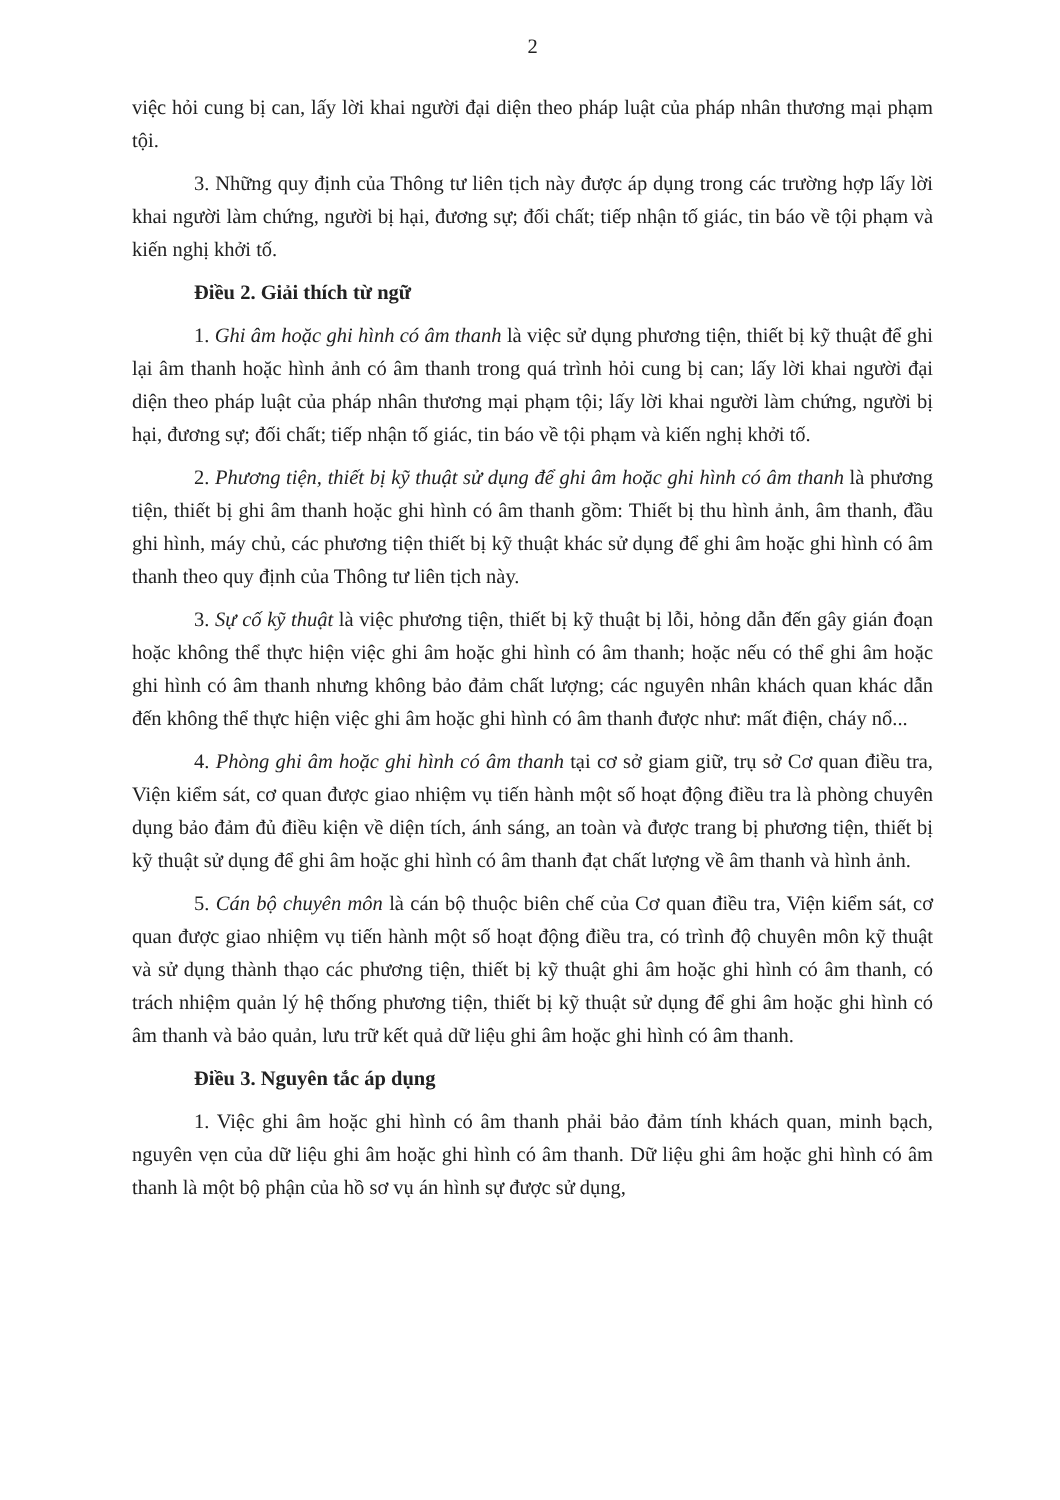2
việc hỏi cung bị can, lấy lời khai người đại diện theo pháp luật của pháp nhân thương mại phạm tội.
3. Những quy định của Thông tư liên tịch này được áp dụng trong các trường hợp lấy lời khai người làm chứng, người bị hại, đương sự; đối chất; tiếp nhận tố giác, tin báo về tội phạm và kiến nghị khởi tố.
Điều 2. Giải thích từ ngữ
1. Ghi âm hoặc ghi hình có âm thanh là việc sử dụng phương tiện, thiết bị kỹ thuật để ghi lại âm thanh hoặc hình ảnh có âm thanh trong quá trình hỏi cung bị can; lấy lời khai người đại diện theo pháp luật của pháp nhân thương mại phạm tội; lấy lời khai người làm chứng, người bị hại, đương sự; đối chất; tiếp nhận tố giác, tin báo về tội phạm và kiến nghị khởi tố.
2. Phương tiện, thiết bị kỹ thuật sử dụng để ghi âm hoặc ghi hình có âm thanh là phương tiện, thiết bị ghi âm thanh hoặc ghi hình có âm thanh gồm: Thiết bị thu hình ảnh, âm thanh, đầu ghi hình, máy chủ, các phương tiện thiết bị kỹ thuật khác sử dụng để ghi âm hoặc ghi hình có âm thanh theo quy định của Thông tư liên tịch này.
3. Sự cố kỹ thuật là việc phương tiện, thiết bị kỹ thuật bị lỗi, hỏng dẫn đến gây gián đoạn hoặc không thể thực hiện việc ghi âm hoặc ghi hình có âm thanh; hoặc nếu có thể ghi âm hoặc ghi hình có âm thanh nhưng không bảo đảm chất lượng; các nguyên nhân khách quan khác dẫn đến không thể thực hiện việc ghi âm hoặc ghi hình có âm thanh được như: mất điện, cháy nổ...
4. Phòng ghi âm hoặc ghi hình có âm thanh tại cơ sở giam giữ, trụ sở Cơ quan điều tra, Viện kiểm sát, cơ quan được giao nhiệm vụ tiến hành một số hoạt động điều tra là phòng chuyên dụng bảo đảm đủ điều kiện về diện tích, ánh sáng, an toàn và được trang bị phương tiện, thiết bị kỹ thuật sử dụng để ghi âm hoặc ghi hình có âm thanh đạt chất lượng về âm thanh và hình ảnh.
5. Cán bộ chuyên môn là cán bộ thuộc biên chế của Cơ quan điều tra, Viện kiểm sát, cơ quan được giao nhiệm vụ tiến hành một số hoạt động điều tra, có trình độ chuyên môn kỹ thuật và sử dụng thành thạo các phương tiện, thiết bị kỹ thuật ghi âm hoặc ghi hình có âm thanh, có trách nhiệm quản lý hệ thống phương tiện, thiết bị kỹ thuật sử dụng để ghi âm hoặc ghi hình có âm thanh và bảo quản, lưu trữ kết quả dữ liệu ghi âm hoặc ghi hình có âm thanh.
Điều 3. Nguyên tắc áp dụng
1. Việc ghi âm hoặc ghi hình có âm thanh phải bảo đảm tính khách quan, minh bạch, nguyên vẹn của dữ liệu ghi âm hoặc ghi hình có âm thanh. Dữ liệu ghi âm hoặc ghi hình có âm thanh là một bộ phận của hồ sơ vụ án hình sự được sử dụng,